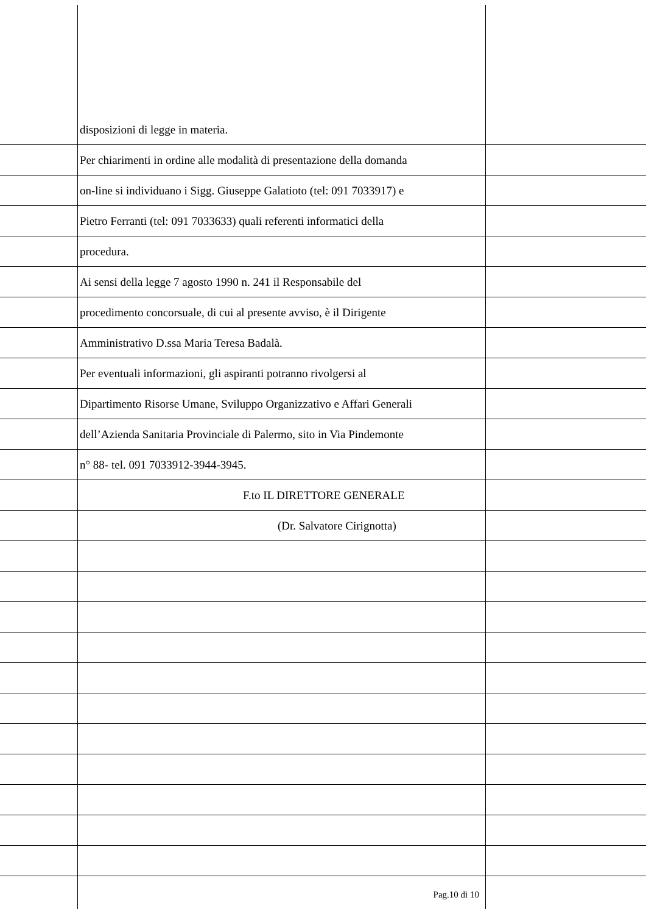disposizioni di legge in materia.
Per chiarimenti in ordine alle modalità di presentazione della domanda
on-line si individuano i Sigg. Giuseppe Galatioto (tel: 091 7033917) e
Pietro Ferranti (tel: 091 7033633) quali referenti informatici della
procedura.
Ai sensi della legge 7 agosto 1990 n. 241 il Responsabile del
procedimento concorsuale, di cui al presente avviso, è il Dirigente
Amministrativo D.ssa Maria Teresa Badalà.
Per eventuali informazioni, gli aspiranti potranno rivolgersi al
Dipartimento Risorse Umane, Sviluppo Organizzativo e Affari Generali
dell’Azienda Sanitaria Provinciale di Palermo, sito in Via Pindemonte
n° 88- tel. 091 7033912-3944-3945.
F.to IL DIRETTORE GENERALE
(Dr. Salvatore Cirignotta)
Pag.10 di 10